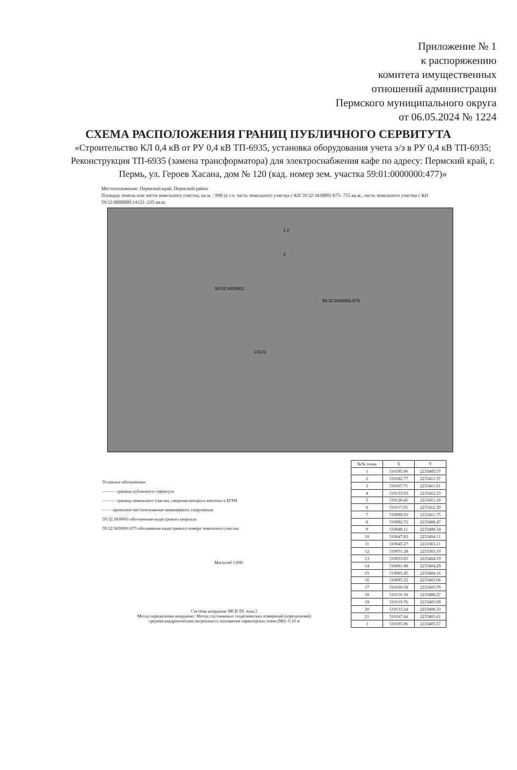Приложение № 1
к распоряжению
комитета имущественных
отношений администрации
Пермского муниципального округа
от 06.05.2024 № 1224
СХЕМА РАСПОЛОЖЕНИЯ ГРАНИЦ ПУБЛИЧНОГО СЕРВИТУТА
«Строительство КЛ 0,4 кВ от РУ 0,4 кВ ТП-6935, установка оборудования учета э/э в РУ 0,4 кВ ТП-6935; Реконструкция ТП-6935 (замена трансформатора) для электроснабжения кафе по адресу: Пермский край, г. Пермь, ул. Героев Хасана, дом № 120 (кад. номер зем. участка 59:01:0000000:477)»
Местоположение: Пермский край, Пермский район
Площадь земель или части земельного участка, кв.м. : 990 (в т.ч. часть земельного участка с КН 59:32:3430001:675- 755 кв.м., часть земельного участка с КН 59:32:0000000:14123 -235 кв.м.
59:32:3430001
59:32:3430001:675
14123
1 2
3
Условные обозначения:
——— граница публичного сервитута
——— граница земельного участка, сведения которого внесены в ЕГРН
- - - - проектное местоположение инженерного сооружения
59:32:3430001 обозначение кадастрового квартала
59:32:3430001:675 обозначение кадастрового номера земельного участка
Масштаб 1:600
Система координат МСК-59, зона 2
Метод определения координат: Метод спутниковых геодезических измерений (определений)
средняя квадратическая погрешность положения характерных точек (Mt)- 0.10 м
| №№ точек | X | Y |
| --- | --- | --- |
| 1 | 510185.06 | 2233405.57 |
| 2 | 510182.77 | 2233411.57 |
| 3 | 510167.71 | 2233411.61 |
| 4 | 510133.03 | 2233412.33 |
| 5 | 510120.45 | 2233411.18 |
| 6 | 510117.05 | 2233412.30 |
| 7 | 510099.03 | 2233411.75 |
| 8 | 510092.72 | 2233408.47 |
| 9 | 510048.11 | 2233408.34 |
| 10 | 510047.83 | 2233404.11 |
| 11 | 510045.27 | 2233365.11 |
| 12 | 510051.28 | 2233365.10 |
| 13 | 510053.85 | 2233404.19 |
| 14 | 510061.88 | 2233404.29 |
| 15 | 510065.45 | 2233404.16 |
| 16 | 510095.32 | 2233403.06 |
| 17 | 510100.58 | 2233405.79 |
| 18 | 510116.18 | 2233406.27 |
| 19 | 510119.76 | 2233405.09 |
| 20 | 510133.24 | 2233406.33 |
| 21 | 510167.64 | 2233405.61 |
| 1 | 510185.06 | 2233405.57 |